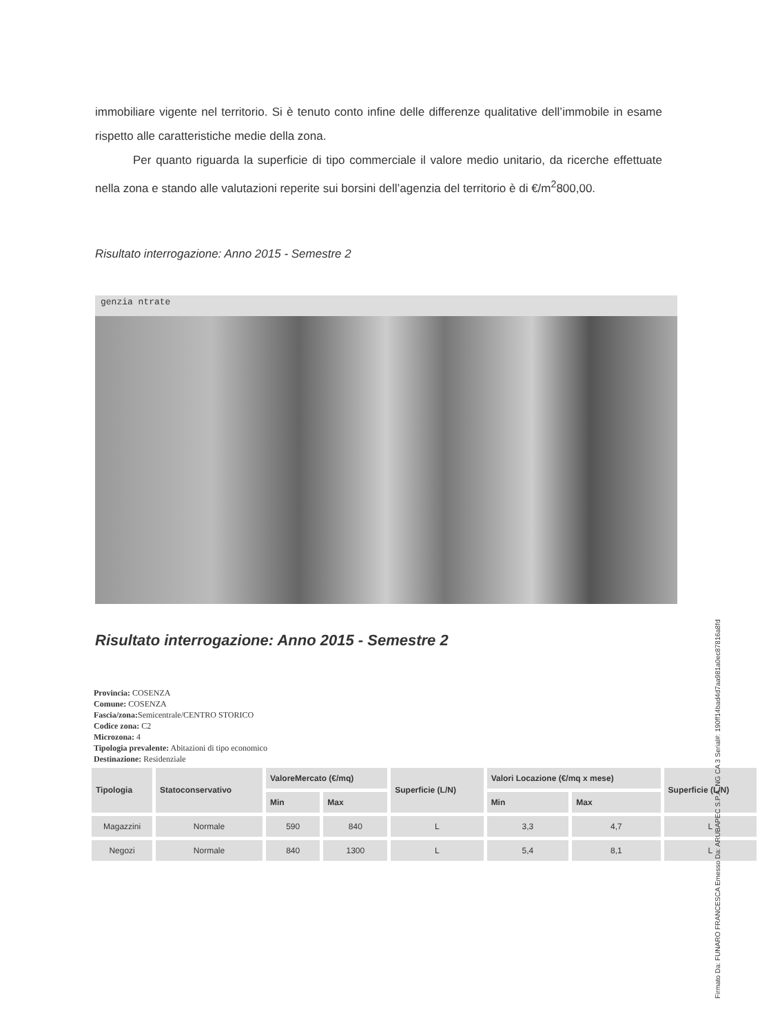immobiliare vigente nel territorio. Si è tenuto conto infine delle differenze qualitative dell’immobile in esame rispetto alle caratteristiche medie della zona.
Per quanto riguarda la superficie di tipo commerciale il valore medio unitario, da ricerche effettuate nella zona e stando alle valutazioni reperite sui borsini dell’agenzia del territorio è di €/m<sup>2</sup>800,00.
Risultato interrogazione: Anno 2015 - Semestre 2
genzia ntrate
Risultato interrogazione: Anno 2015 - Semestre 2
Provincia: COSENZA
Comune: COSENZA
Fascia/zona: Semicentrale/CENTRO STORICO
Codice zona: C2
Microzona: 4
Tipologia prevalente: Abitazioni di tipo economico
Destinazione: Residenziale
| Tipologia | Statoconservativo | ValoreMercato (€/mq) | | Superficie (L/N) | Valori Locazione (€/mq x mese) | | Superficie (L/N) |
| --- | --- | --- | --- | --- | --- | --- | --- |
| | | Min | Max | | Min | Max | |
| Magazzini | Normale | 590 | 840 | L | 3,3 | 4,7 | L |
| Negozi | Normale | 840 | 1300 | L | 5,4 | 8,1 | L |
Firmato Da: FUNARO FRANCESCA Emesso Da: ARUBAPEC S.P.A. NG CA 3 Serial#: 190ff14bad4d7aa981a0ec87816a8fd